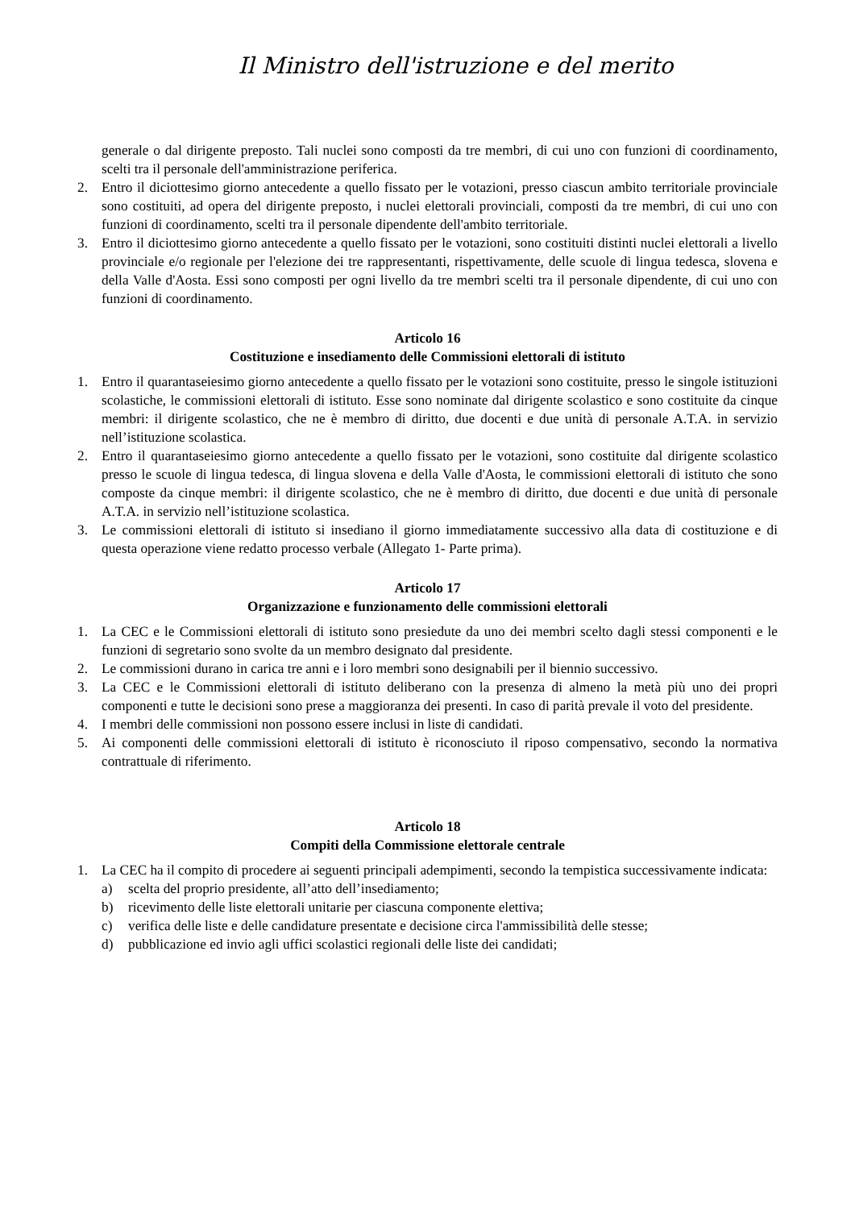Il Ministro dell'istruzione e del merito
generale o dal dirigente preposto. Tali nuclei sono composti da tre membri, di cui uno con funzioni di coordinamento, scelti tra il personale dell'amministrazione periferica.
2. Entro il diciottesimo giorno antecedente a quello fissato per le votazioni, presso ciascun ambito territoriale provinciale sono costituiti, ad opera del dirigente preposto, i nuclei elettorali provinciali, composti da tre membri, di cui uno con funzioni di coordinamento, scelti tra il personale dipendente dell'ambito territoriale.
3. Entro il diciottesimo giorno antecedente a quello fissato per le votazioni, sono costituiti distinti nuclei elettorali a livello provinciale e/o regionale per l'elezione dei tre rappresentanti, rispettivamente, delle scuole di lingua tedesca, slovena e della Valle d'Aosta. Essi sono composti per ogni livello da tre membri scelti tra il personale dipendente, di cui uno con funzioni di coordinamento.
Articolo 16
Costituzione e insediamento delle Commissioni elettorali di istituto
1. Entro il quarantaseiesimo giorno antecedente a quello fissato per le votazioni sono costituite, presso le singole istituzioni scolastiche, le commissioni elettorali di istituto. Esse sono nominate dal dirigente scolastico e sono costituite da cinque membri: il dirigente scolastico, che ne è membro di diritto, due docenti e due unità di personale A.T.A. in servizio nell’istituzione scolastica.
2. Entro il quarantaseiesimo giorno antecedente a quello fissato per le votazioni, sono costituite dal dirigente scolastico presso le scuole di lingua tedesca, di lingua slovena e della Valle d'Aosta, le commissioni elettorali di istituto che sono composte da cinque membri: il dirigente scolastico, che ne è membro di diritto, due docenti e due unità di personale A.T.A. in servizio nell’istituzione scolastica.
3. Le commissioni elettorali di istituto si insediano il giorno immediatamente successivo alla data di costituzione e di questa operazione viene redatto processo verbale (Allegato 1- Parte prima).
Articolo 17
Organizzazione e funzionamento delle commissioni elettorali
1. La CEC e le Commissioni elettorali di istituto sono presiedute da uno dei membri scelto dagli stessi componenti e le funzioni di segretario sono svolte da un membro designato dal presidente.
2. Le commissioni durano in carica tre anni e i loro membri sono designabili per il biennio successivo.
3. La CEC e le Commissioni elettorali di istituto deliberano con la presenza di almeno la metà più uno dei propri componenti e tutte le decisioni sono prese a maggioranza dei presenti. In caso di parità prevale il voto del presidente.
4. I membri delle commissioni non possono essere inclusi in liste di candidati.
5. Ai componenti delle commissioni elettorali di istituto è riconosciuto il riposo compensativo, secondo la normativa contrattuale di riferimento.
Articolo 18
Compiti della Commissione elettorale centrale
1. La CEC ha il compito di procedere ai seguenti principali adempimenti, secondo la tempistica successivamente indicata:
a) scelta del proprio presidente, all’atto dell’insediamento;
b) ricevimento delle liste elettorali unitarie per ciascuna componente elettiva;
c) verifica delle liste e delle candidature presentate e decisione circa l'ammissibilità delle stesse;
d) pubblicazione ed invio agli uffici scolastici regionali delle liste dei candidati;